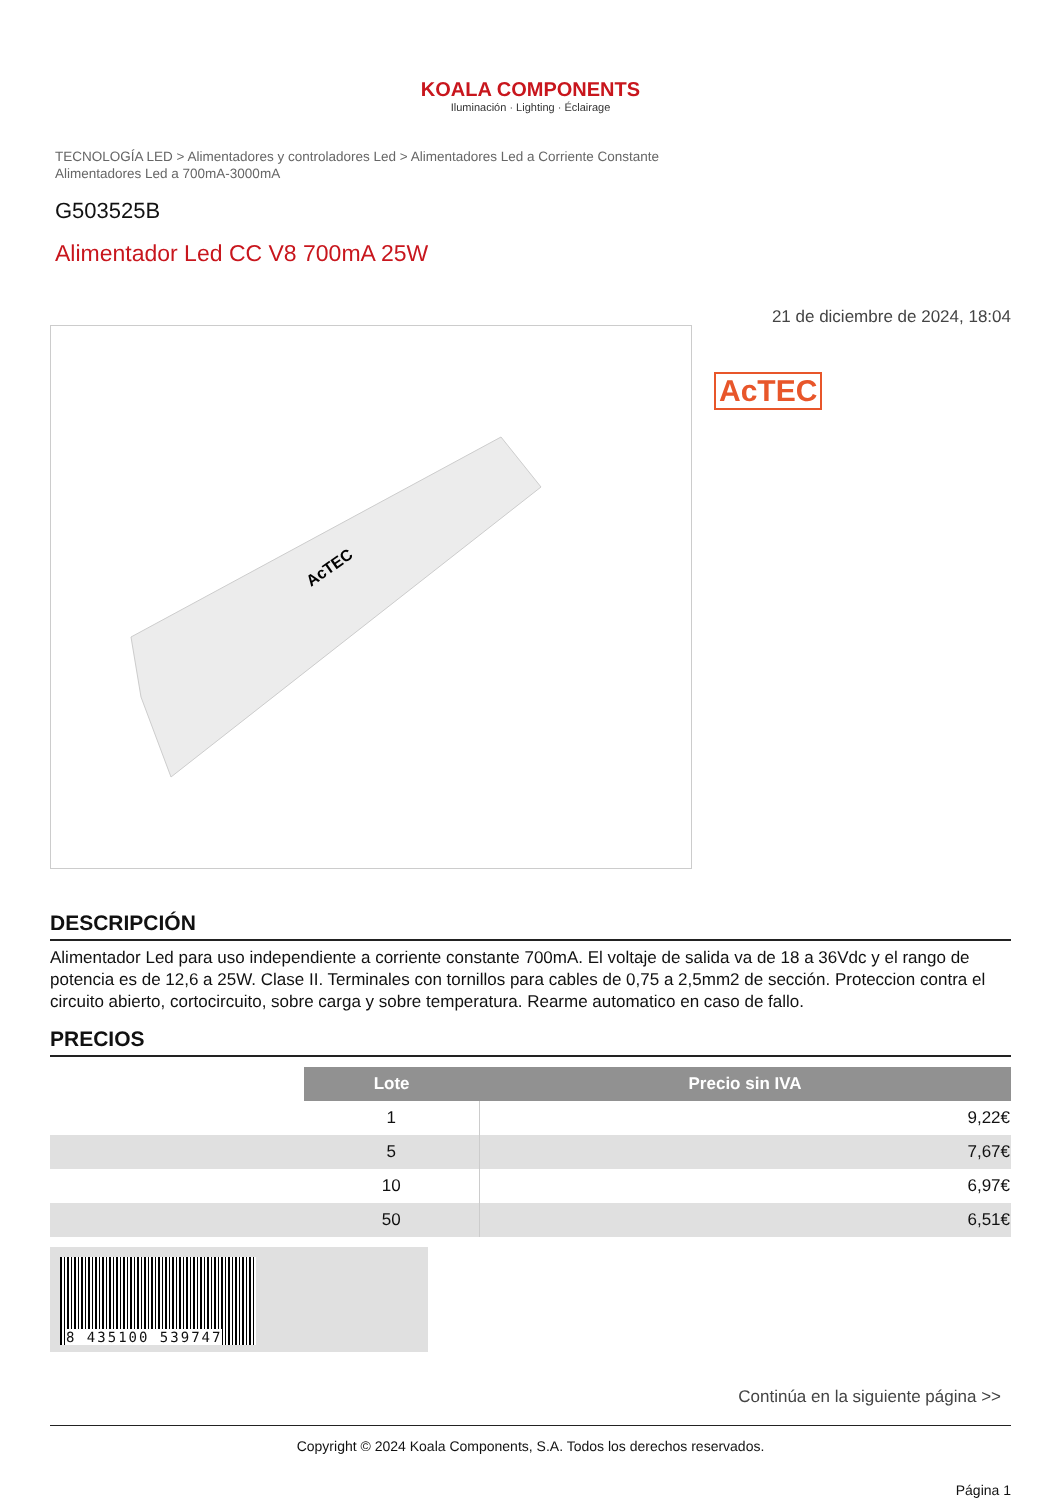KOALA COMPONENTS
Iluminación · Lighting · Éclairage
TECNOLOGÍA LED > Alimentadores y controladores Led > Alimentadores Led a Corriente Constante
Alimentadores Led a 700mA-3000mA
G503525B
Alimentador Led CC V8 700mA 25W
AcTEC
21 de diciembre de 2024, 18:04
AcTEC
DESCRIPCIÓN
Alimentador Led para uso independiente a corriente constante 700mA. El voltaje de salida va de 18 a 36Vdc y el rango de potencia es de 12,6 a 25W. Clase II. Terminales con tornillos para cables de 0,75 a 2,5mm2 de sección. Proteccion contra el circuito abierto, cortocircuito, sobre carga y sobre temperatura. Rearme automatico en caso de fallo.
PRECIOS
| | Lote | Precio sin IVA |
| | 1 | 9,22€ |
| | 5 | 7,67€ |
| | 10 | 6,97€ |
| | 50 | 6,51€ |
8 435100 539747
Continúa en la siguiente página >>
Copyright © 2024 Koala Components, S.A. Todos los derechos reservados.
Página 1